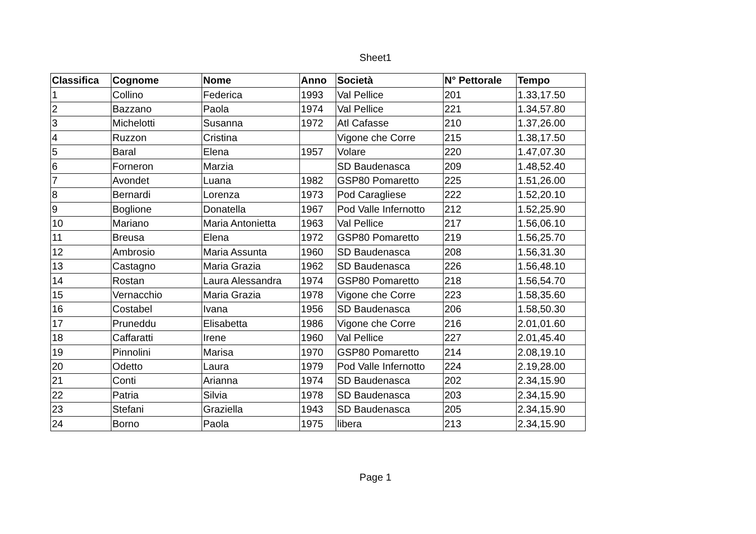Sheet1
| Classifica | Cognome | Nome | Anno | Società | N° Pettorale | Tempo |
| --- | --- | --- | --- | --- | --- | --- |
| 1 | Collino | Federica | 1993 | Val Pellice | 201 | 1.33,17.50 |
| 2 | Bazzano | Paola | 1974 | Val Pellice | 221 | 1.34,57.80 |
| 3 | Michelotti | Susanna | 1972 | Atl Cafasse | 210 | 1.37,26.00 |
| 4 | Ruzzon | Cristina | | Vigone che Corre | 215 | 1.38,17.50 |
| 5 | Baral | Elena | 1957 | Volare | 220 | 1.47,07.30 |
| 6 | Forneron | Marzia | | SD Baudenasca | 209 | 1.48,52.40 |
| 7 | Avondet | Luana | 1982 | GSP80 Pomaretto | 225 | 1.51,26.00 |
| 8 | Bernardi | Lorenza | 1973 | Pod Caragliese | 222 | 1.52,20.10 |
| 9 | Boglione | Donatella | 1967 | Pod Valle Infernotto | 212 | 1.52,25.90 |
| 10 | Mariano | Maria Antonietta | 1963 | Val Pellice | 217 | 1.56,06.10 |
| 11 | Breusa | Elena | 1972 | GSP80 Pomaretto | 219 | 1.56,25.70 |
| 12 | Ambrosio | Maria Assunta | 1960 | SD Baudenasca | 208 | 1.56,31.30 |
| 13 | Castagno | Maria Grazia | 1962 | SD Baudenasca | 226 | 1.56,48.10 |
| 14 | Rostan | Laura Alessandra | 1974 | GSP80 Pomaretto | 218 | 1.56,54.70 |
| 15 | Vernacchio | Maria Grazia | 1978 | Vigone che Corre | 223 | 1.58,35.60 |
| 16 | Costabel | Ivana | 1956 | SD Baudenasca | 206 | 1.58,50.30 |
| 17 | Pruneddu | Elisabetta | 1986 | Vigone che Corre | 216 | 2.01,01.60 |
| 18 | Caffaratti | Irene | 1960 | Val Pellice | 227 | 2.01,45.40 |
| 19 | Pinnolini | Marisa | 1970 | GSP80 Pomaretto | 214 | 2.08,19.10 |
| 20 | Odetto | Laura | 1979 | Pod Valle Infernotto | 224 | 2.19,28.00 |
| 21 | Conti | Arianna | 1974 | SD Baudenasca | 202 | 2.34,15.90 |
| 22 | Patria | Silvia | 1978 | SD Baudenasca | 203 | 2.34,15.90 |
| 23 | Stefani | Graziella | 1943 | SD Baudenasca | 205 | 2.34,15.90 |
| 24 | Borno | Paola | 1975 | libera | 213 | 2.34,15.90 |
Page 1